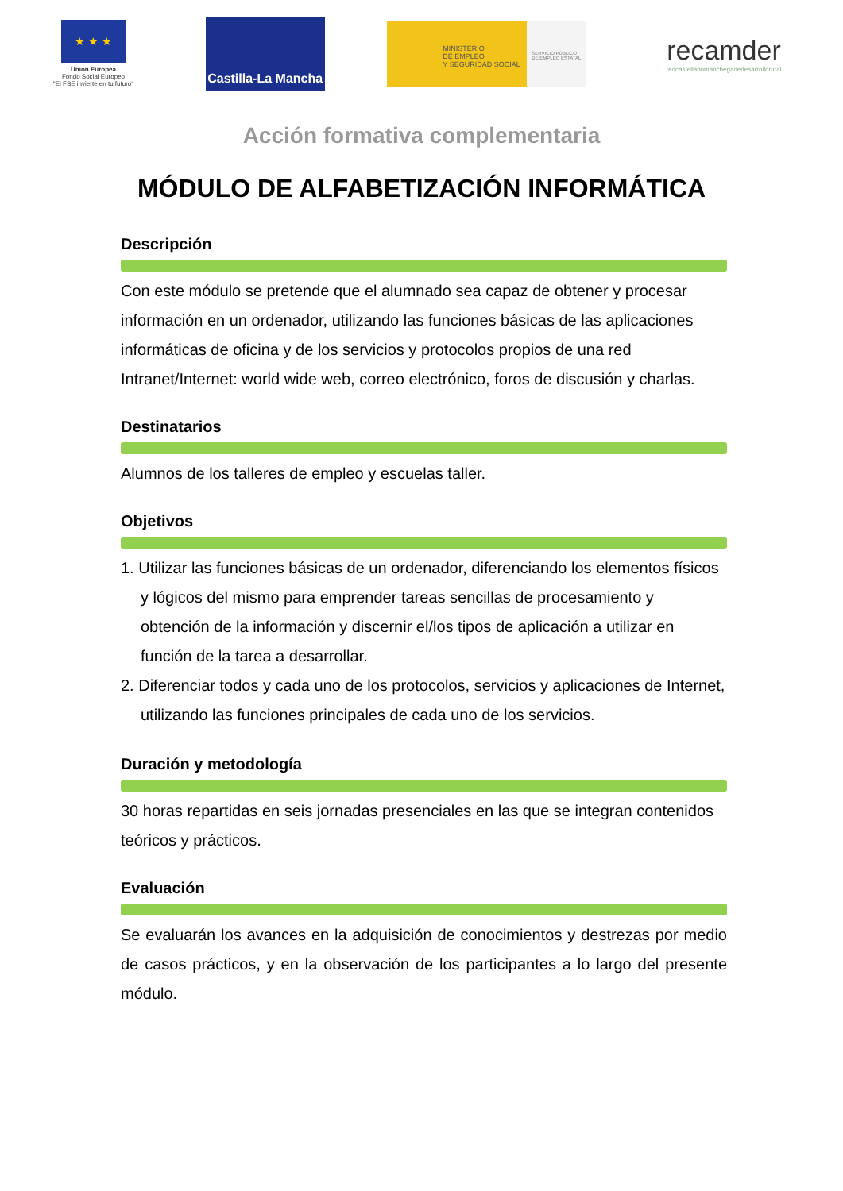★ ★ ★
Unión Europea
Fondo Social Europeo
"El FSE invierte en tu futuro"
Castilla-La Mancha
MINISTERIO
DE EMPLEO
Y SEGURIDAD SOCIAL
SERVICIO PÚBLICO DE EMPLEO ESTATAL
recamder
redcastellanomanchegadedesarrollorural
Acción formativa complementaria
MÓDULO DE ALFABETIZACIÓN INFORMÁTICA
Descripción
Con este módulo se pretende que el alumnado sea capaz de obtener y procesar información en un ordenador, utilizando las funciones básicas de las aplicaciones informáticas de oficina y de los servicios y protocolos propios de una red Intranet/Internet: world wide web, correo electrónico, foros de discusión y charlas.
Destinatarios
Alumnos de los talleres de empleo y escuelas taller.
Objetivos
1. Utilizar las funciones básicas de un ordenador, diferenciando los elementos físicos y lógicos del mismo para emprender tareas sencillas de procesamiento y obtención de la información y discernir el/los tipos de aplicación a utilizar en función de la tarea a desarrollar.
2. Diferenciar todos y cada uno de los protocolos, servicios y aplicaciones de Internet, utilizando las funciones principales de cada uno de los servicios.
Duración y metodología
30 horas repartidas en seis jornadas presenciales en las que se integran contenidos teóricos y prácticos.
Evaluación
Se evaluarán los avances en la adquisición de conocimientos y destrezas por medio de casos prácticos, y en la observación de los participantes a lo largo del presente módulo.